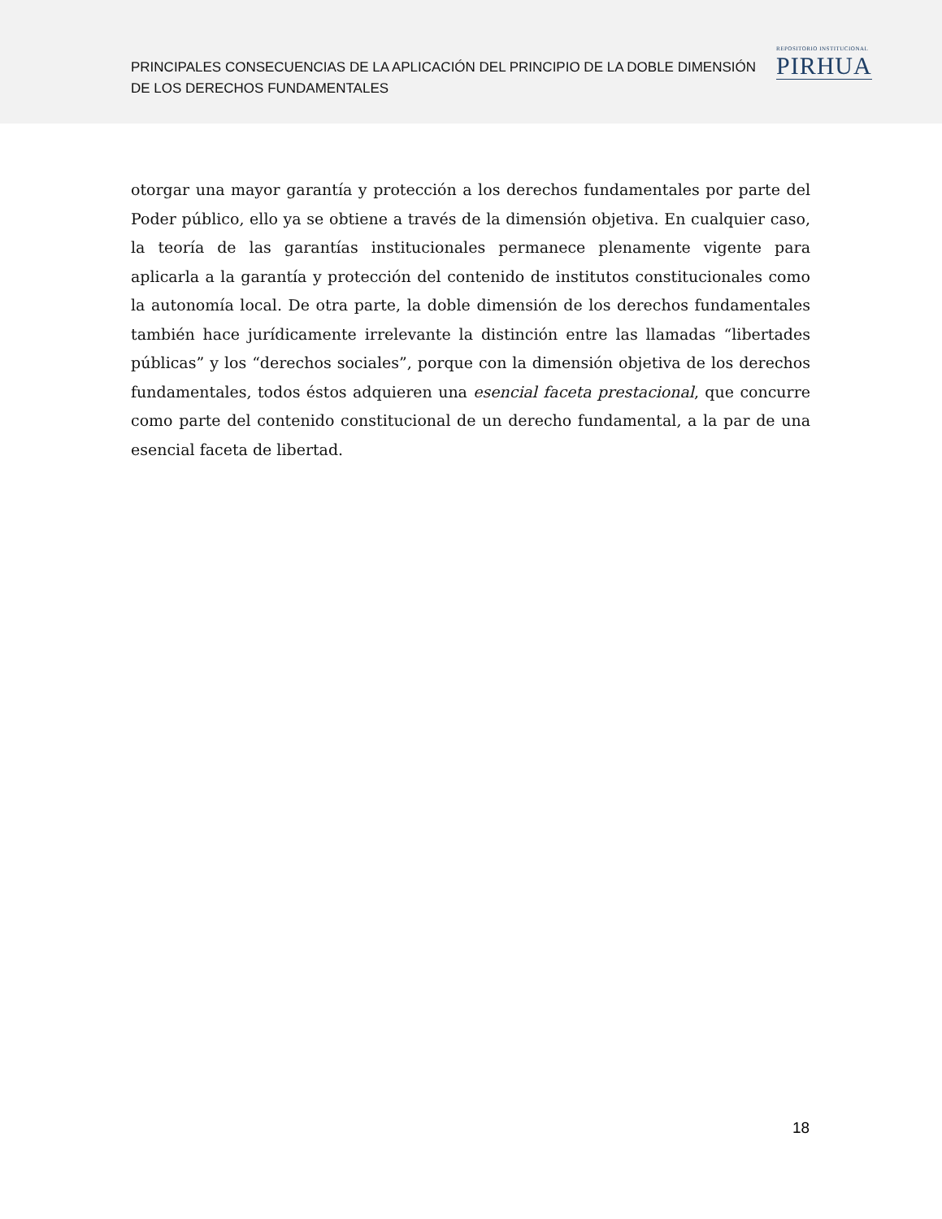PRINCIPALES CONSECUENCIAS DE LA APLICACIÓN DEL PRINCIPIO DE LA DOBLE DIMENSIÓN DE LOS DERECHOS FUNDAMENTALES
REPOSITORIO INSTITUCIONAL
PIRHUA
otorgar una mayor garantía y protección a los derechos fundamentales por parte del Poder público, ello ya se obtiene a través de la dimensión objetiva. En cualquier caso, la teoría de las garantías institucionales permanece plenamente vigente para aplicarla a la garantía y protección del contenido de institutos constitucionales como la autonomía local. De otra parte, la doble dimensión de los derechos fundamentales también hace jurídicamente irrelevante la distinción entre las llamadas “libertades públicas” y los “derechos sociales”, porque con la dimensión objetiva de los derechos fundamentales, todos éstos adquieren una esencial faceta prestacional, que concurre como parte del contenido constitucional de un derecho fundamental, a la par de una esencial faceta de libertad.
18